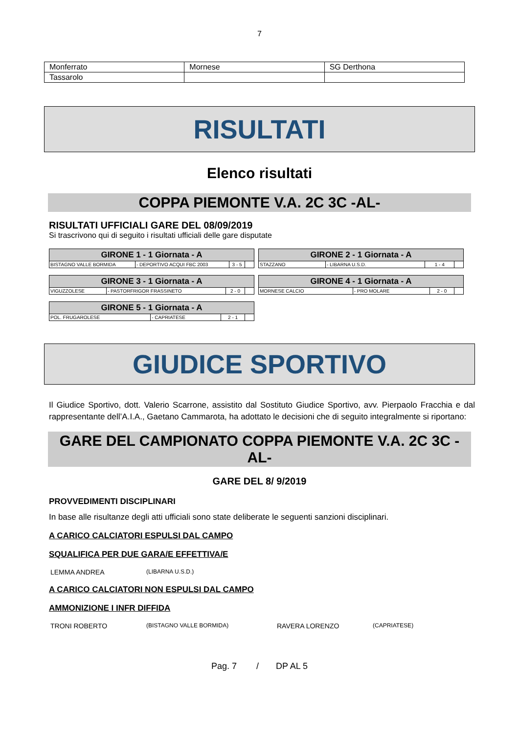7
| Monferrato | Mornese | SG Derthona |
| Tassarolo | | |
RISULTATI
Elenco risultati
COPPA PIEMONTE V.A. 2C 3C -AL-
RISULTATI UFFICIALI GARE DEL 08/09/2019
Si trascrivono qui di seguito i risultati ufficiali delle gare disputate
| GIRONE 1 - 1 Giornata - A | | | |
| --- | --- | --- | --- |
| BISTAGNO VALLE BORMIDA | - DEPORTIVO ACQUI FBC 2003 | 3 - 5 | |
| GIRONE 2 - 1 Giornata - A | | | |
| --- | --- | --- | --- |
| STAZZANO | - LIBARNA U.S.D. | 1 - 4 | |
| GIRONE 3 - 1 Giornata - A | | | |
| --- | --- | --- | --- |
| VIGUZZOLESE | - PASTORFRIGOR FRASSINETO | 2 - 0 | |
| GIRONE 4 - 1 Giornata - A | | | |
| --- | --- | --- | --- |
| MORNESE CALCIO | - PRO MOLARE | 2 - 0 | |
| GIRONE 5 - 1 Giornata - A | | | |
| --- | --- | --- | --- |
| POL. FRUGAROLESE | - CAPRIATESE | 2 - 1 | |
GIUDICE SPORTIVO
Il Giudice Sportivo, dott. Valerio Scarrone, assistito dal Sostituto Giudice Sportivo, avv. Pierpaolo Fracchia e dal rappresentante dell’A.I.A., Gaetano Cammarota, ha adottato le decisioni che di seguito integralmente si riportano:
GARE DEL CAMPIONATO COPPA PIEMONTE V.A. 2C 3C -AL-
GARE DEL 8/ 9/2019
PROVVEDIMENTI DISCIPLINARI
In base alle risultanze degli atti ufficiali sono state deliberate le seguenti sanzioni disciplinari.
A CARICO CALCIATORI ESPULSI DAL CAMPO
SQUALIFICA PER DUE GARA/E EFFETTIVA/E
LEMMA ANDREA (LIBARNA U.S.D.)
A CARICO CALCIATORI NON ESPULSI DAL CAMPO
AMMONIZIONE I INFR DIFFIDA
TRONI ROBERTO (BISTAGNO VALLE BORMIDA) RAVERA LORENZO (CAPRIATESE)
Pag. 7 / DP AL 5